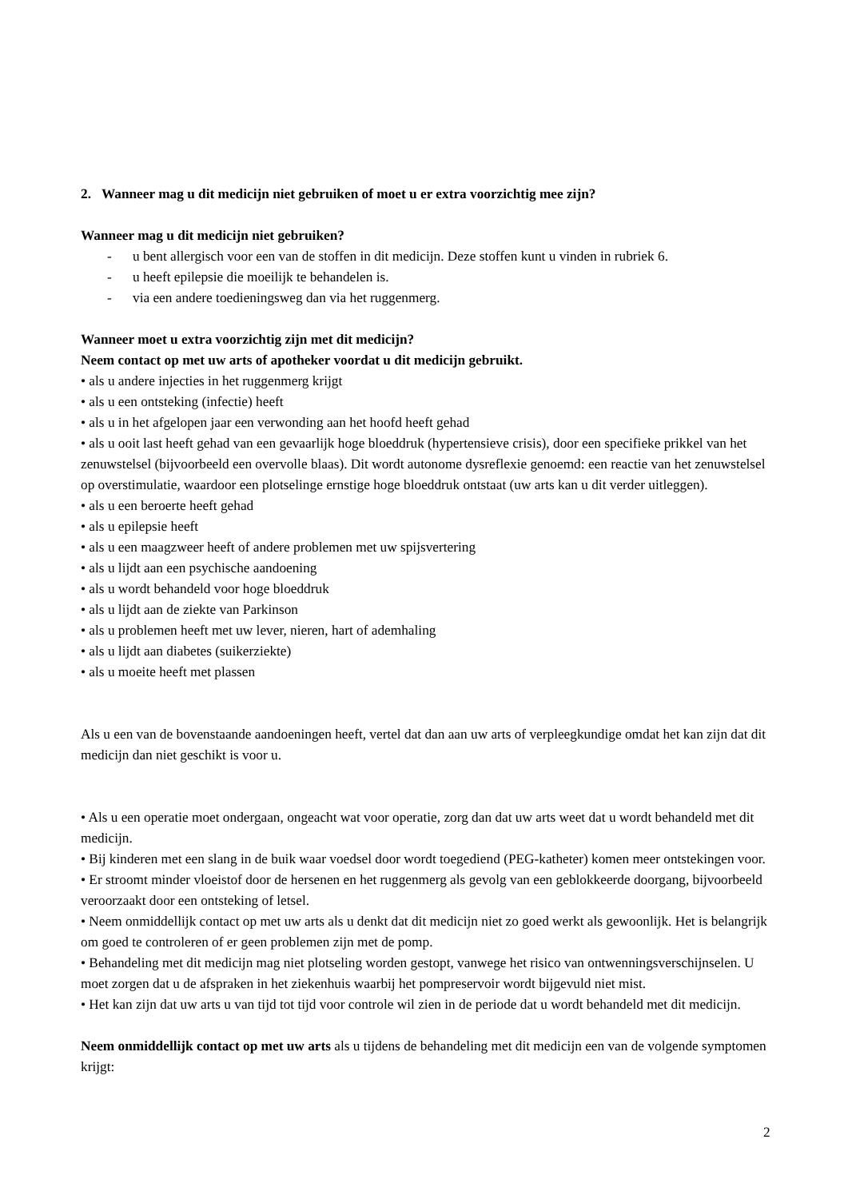2. Wanneer mag u dit medicijn niet gebruiken of moet u er extra voorzichtig mee zijn?
Wanneer mag u dit medicijn niet gebruiken?
- u bent allergisch voor een van de stoffen in dit medicijn. Deze stoffen kunt u vinden in rubriek 6.
- u heeft epilepsie die moeilijk te behandelen is.
- via een andere toedieningsweg dan via het ruggenmerg.
Wanneer moet u extra voorzichtig zijn met dit medicijn?
Neem contact op met uw arts of apotheker voordat u dit medicijn gebruikt.
• als u andere injecties in het ruggenmerg krijgt
• als u een ontsteking (infectie) heeft
• als u in het afgelopen jaar een verwonding aan het hoofd heeft gehad
• als u ooit last heeft gehad van een gevaarlijk hoge bloeddruk (hypertensieve crisis), door een specifieke prikkel van het zenuwstelsel (bijvoorbeeld een overvolle blaas). Dit wordt autonome dysreflexie genoemd: een reactie van het zenuwstelsel op overstimulatie, waardoor een plotselinge ernstige hoge bloeddruk ontstaat (uw arts kan u dit verder uitleggen).
• als u een beroerte heeft gehad
• als u epilepsie heeft
• als u een maagzweer heeft of andere problemen met uw spijsvertering
• als u lijdt aan een psychische aandoening
• als u wordt behandeld voor hoge bloeddruk
• als u lijdt aan de ziekte van Parkinson
• als u problemen heeft met uw lever, nieren, hart of ademhaling
• als u lijdt aan diabetes (suikerziekte)
• als u moeite heeft met plassen
Als u een van de bovenstaande aandoeningen heeft, vertel dat dan aan uw arts of verpleegkundige omdat het kan zijn dat dit medicijn dan niet geschikt is voor u.
• Als u een operatie moet ondergaan, ongeacht wat voor operatie, zorg dan dat uw arts weet dat u wordt behandeld met dit medicijn.
• Bij kinderen met een slang in de buik waar voedsel door wordt toegediend (PEG-katheter) komen meer ontstekingen voor.
• Er stroomt minder vloeistof door de hersenen en het ruggenmerg als gevolg van een geblokkeerde doorgang, bijvoorbeeld veroorzaakt door een ontsteking of letsel.
• Neem onmiddellijk contact op met uw arts als u denkt dat dit medicijn niet zo goed werkt als gewoonlijk. Het is belangrijk om goed te controleren of er geen problemen zijn met de pomp.
• Behandeling met dit medicijn mag niet plotseling worden gestopt, vanwege het risico van ontwenningsverschijnselen. U moet zorgen dat u de afspraken in het ziekenhuis waarbij het pompreservoir wordt bijgevuld niet mist.
• Het kan zijn dat uw arts u van tijd tot tijd voor controle wil zien in de periode dat u wordt behandeld met dit medicijn.
Neem onmiddellijk contact op met uw arts als u tijdens de behandeling met dit medicijn een van de volgende symptomen krijgt:
2